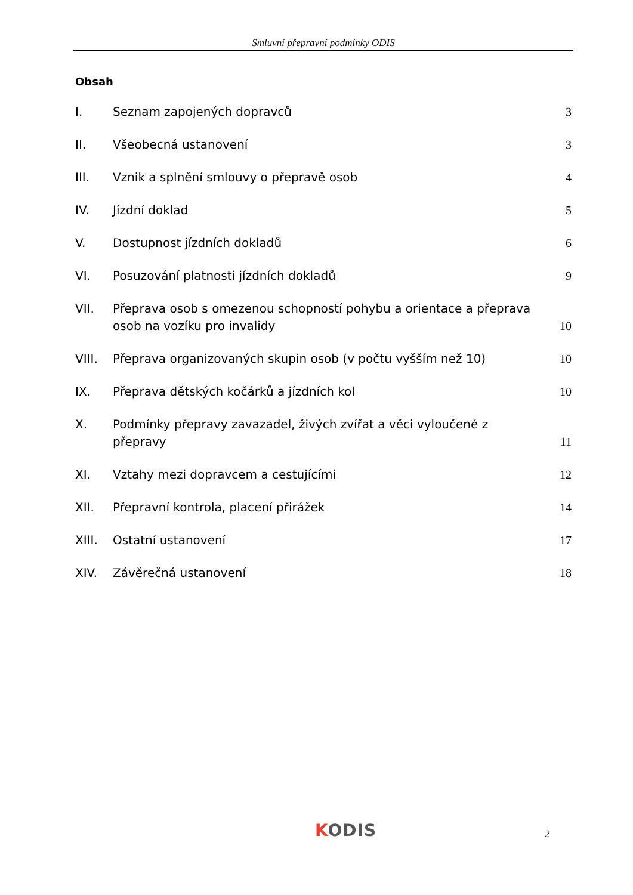Smluvní přepravní podmínky ODIS
Obsah
I. Seznam zapojených dopravců 3
II. Všeobecná ustanovení 3
III. Vznik a splnění smlouvy o přepravě osob
4
IV. Jízdní doklad 5
V. Dostupnost jízdních dokladů 6
VI. Posuzování platnosti jízdních dokladů
9
VII. Přeprava osob s omezenou schopností pohybu a orientace a přeprava osob na vozíku pro invalidy
10
VIII. Přeprava organizovaných skupin osob (v počtu vyšším než 10)
10
IX. Přeprava dětských kočárků a jízdních kol
10
X. Podmínky přepravy zavazadel, živých zvířat a věci vyloučené z přepravy
11
XI. Vztahy mezi dopravcem a cestujícími
12
XII. Přepravní kontrola, placení přirážek
14
XIII. Ostatní ustanovení 17
XIV. Závěrečná ustanovení 18
KODIS 2